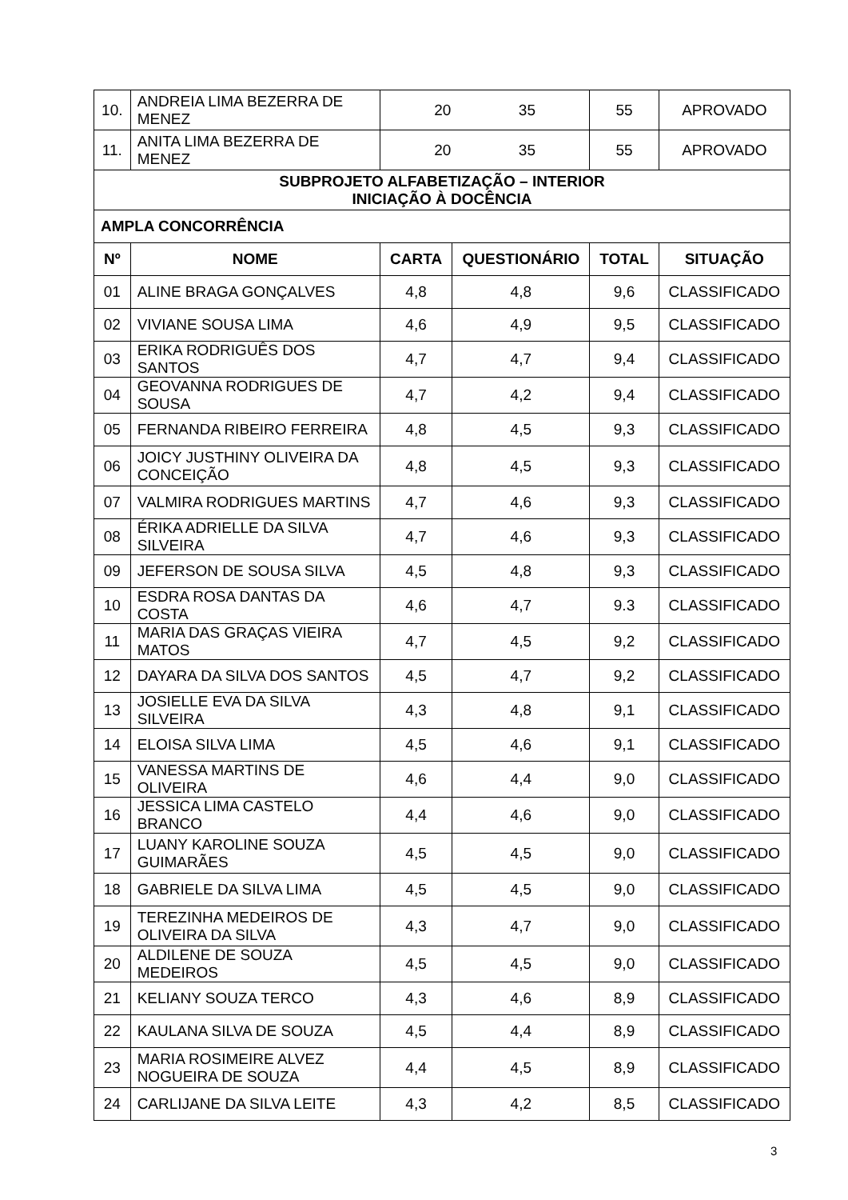| 10. | ANDREIA LIMA BEZERRA DE MENEZ | 20 35 | | 55 | APROVADO |
| 11. | ANITA LIMA BEZERRA DE MENEZ | 20 35 | | 55 | APROVADO |
| SUBPROJETO ALFABETIZAÇÃO – INTERIOR INICIAÇÃO À DOCÊNCIA | | | | | |
| AMPLA CONCORRÊNCIA | | | | | |
| Nº | NOME | CARTA | QUESTIONÁRIO | TOTAL | SITUAÇÃO |
| 01 | ALINE BRAGA GONÇALVES | 4,8 | 4,8 | 9,6 | CLASSIFICADO |
| 02 | VIVIANE SOUSA LIMA | 4,6 | 4,9 | 9,5 | CLASSIFICADO |
| 03 | ERIKA RODRIGUÊS DOS SANTOS | 4,7 | 4,7 | 9,4 | CLASSIFICADO |
| 04 | GEOVANNA RODRIGUES DE SOUSA | 4,7 | 4,2 | 9,4 | CLASSIFICADO |
| 05 | FERNANDA RIBEIRO FERREIRA | 4,8 | 4,5 | 9,3 | CLASSIFICADO |
| 06 | JOICY JUSTHINY OLIVEIRA DA CONCEIÇÃO | 4,8 | 4,5 | 9,3 | CLASSIFICADO |
| 07 | VALMIRA RODRIGUES MARTINS | 4,7 | 4,6 | 9,3 | CLASSIFICADO |
| 08 | ÉRIKA ADRIELLE DA SILVA SILVEIRA | 4,7 | 4,6 | 9,3 | CLASSIFICADO |
| 09 | JEFERSON DE SOUSA SILVA | 4,5 | 4,8 | 9,3 | CLASSIFICADO |
| 10 | ESDRA ROSA DANTAS DA COSTA | 4,6 | 4,7 | 9.3 | CLASSIFICADO |
| 11 | MARIA DAS GRAÇAS VIEIRA MATOS | 4,7 | 4,5 | 9,2 | CLASSIFICADO |
| 12 | DAYARA DA SILVA DOS SANTOS | 4,5 | 4,7 | 9,2 | CLASSIFICADO |
| 13 | JOSIELLE EVA DA SILVA SILVEIRA | 4,3 | 4,8 | 9,1 | CLASSIFICADO |
| 14 | ELOISA SILVA LIMA | 4,5 | 4,6 | 9,1 | CLASSIFICADO |
| 15 | VANESSA MARTINS DE OLIVEIRA | 4,6 | 4,4 | 9,0 | CLASSIFICADO |
| 16 | JESSICA LIMA CASTELO BRANCO | 4,4 | 4,6 | 9,0 | CLASSIFICADO |
| 17 | LUANY KAROLINE SOUZA GUIMARÃES | 4,5 | 4,5 | 9,0 | CLASSIFICADO |
| 18 | GABRIELE DA SILVA LIMA | 4,5 | 4,5 | 9,0 | CLASSIFICADO |
| 19 | TEREZINHA MEDEIROS DE OLIVEIRA DA SILVA | 4,3 | 4,7 | 9,0 | CLASSIFICADO |
| 20 | ALDILENE DE SOUZA MEDEIROS | 4,5 | 4,5 | 9,0 | CLASSIFICADO |
| 21 | KELIANY SOUZA TERCO | 4,3 | 4,6 | 8,9 | CLASSIFICADO |
| 22 | KAULANA SILVA DE SOUZA | 4,5 | 4,4 | 8,9 | CLASSIFICADO |
| 23 | MARIA ROSIMEIRE ALVEZ NOGUEIRA DE SOUZA | 4,4 | 4,5 | 8,9 | CLASSIFICADO |
| 24 | CARLIJANE DA SILVA LEITE | 4,3 | 4,2 | 8,5 | CLASSIFICADO |
3